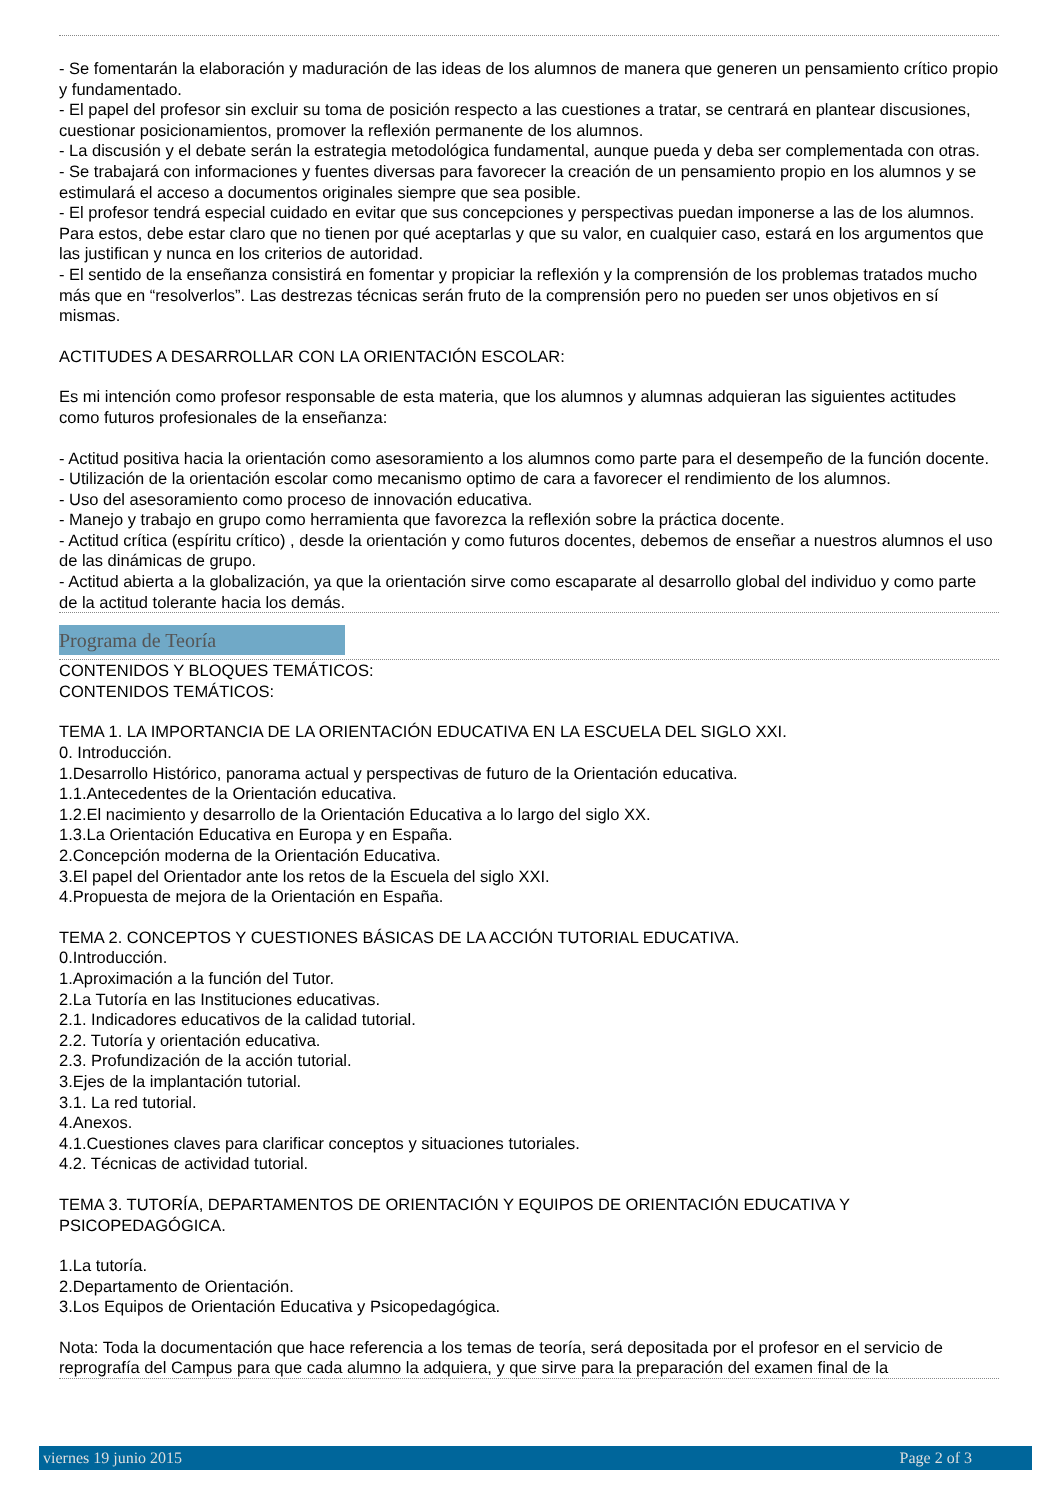- Se fomentarán la elaboración y maduración de las ideas de los alumnos de manera que generen un pensamiento crítico propio y fundamentado.
- El papel del profesor sin excluir su toma de posición respecto a las cuestiones a tratar, se centrará en plantear discusiones, cuestionar posicionamientos, promover la reflexión permanente de los alumnos.
- La discusión y el debate serán la estrategia metodológica fundamental, aunque pueda y deba ser complementada con otras.
- Se trabajará con informaciones y fuentes diversas para favorecer la creación de un pensamiento propio en los alumnos y se estimulará el acceso a documentos originales siempre que sea posible.
- El profesor tendrá especial cuidado en evitar que sus concepciones y perspectivas puedan imponerse a las de los alumnos. Para estos, debe estar claro que no tienen por qué aceptarlas y que su valor, en cualquier caso, estará en los argumentos que las justifican y nunca en los criterios de autoridad.
- El sentido de la enseñanza consistirá en fomentar y propiciar la reflexión y la comprensión de los problemas tratados mucho más que en “resolverlos”. Las destrezas técnicas serán fruto de la comprensión pero no pueden ser unos objetivos en sí mismas.
ACTITUDES A DESARROLLAR CON LA ORIENTACIÓN ESCOLAR:
Es mi intención como profesor responsable de esta materia, que los alumnos y alumnas adquieran las siguientes actitudes como futuros profesionales de la enseñanza:
- Actitud positiva hacia la orientación como asesoramiento a los alumnos como parte para el desempeño de la función docente.
- Utilización de la orientación escolar como mecanismo optimo de cara a favorecer el rendimiento de los alumnos.
- Uso del asesoramiento como proceso de innovación educativa.
- Manejo y trabajo en grupo como herramienta que favorezca la reflexión sobre la práctica docente.
- Actitud crítica (espíritu crítico) , desde la orientación y como futuros docentes, debemos de enseñar a nuestros alumnos el uso de las dinámicas de grupo.
- Actitud abierta a la globalización, ya que la orientación sirve como escaparate al desarrollo global del individuo y como parte de la actitud tolerante hacia los demás.
Programa de Teoría
CONTENIDOS Y BLOQUES TEMÁTICOS:
CONTENIDOS TEMÁTICOS:
TEMA 1. LA IMPORTANCIA DE LA ORIENTACIÓN EDUCATIVA EN LA ESCUELA DEL SIGLO XXI.
0. Introducción.
1.Desarrollo Histórico, panorama actual y perspectivas de futuro de la Orientación educativa.
1.1.Antecedentes de la Orientación educativa.
1.2.El nacimiento y desarrollo de la Orientación Educativa a lo largo del siglo XX.
1.3.La Orientación Educativa en Europa y en España.
2.Concepción moderna de la Orientación Educativa.
3.El papel del Orientador ante los retos de la Escuela del siglo XXI.
4.Propuesta de mejora de la Orientación en España.
TEMA 2. CONCEPTOS Y CUESTIONES BÁSICAS DE LA ACCIÓN TUTORIAL EDUCATIVA.
0.Introducción.
1.Aproximación a la función del Tutor.
2.La Tutoría en las Instituciones educativas.
2.1. Indicadores educativos de la calidad tutorial.
2.2. Tutoría y orientación educativa.
2.3. Profundización de la acción tutorial.
3.Ejes de la implantación tutorial.
3.1. La red tutorial.
4.Anexos.
4.1.Cuestiones claves para clarificar conceptos y situaciones tutoriales.
4.2. Técnicas de actividad tutorial.
TEMA 3. TUTORÍA, DEPARTAMENTOS DE ORIENTACIÓN Y EQUIPOS DE ORIENTACIÓN EDUCATIVA Y PSICOPEDAGÓGICA.
1.La tutoría.
2.Departamento de Orientación.
3.Los Equipos de Orientación Educativa y Psicopedagógica.
Nota: Toda la documentación que hace referencia a los temas de teoría, será depositada por el profesor en el servicio de reprografía del Campus para que cada alumno la adquiera, y que sirve para la preparación del examen final de la
viernes 19 junio 2015 Page 2 of 3